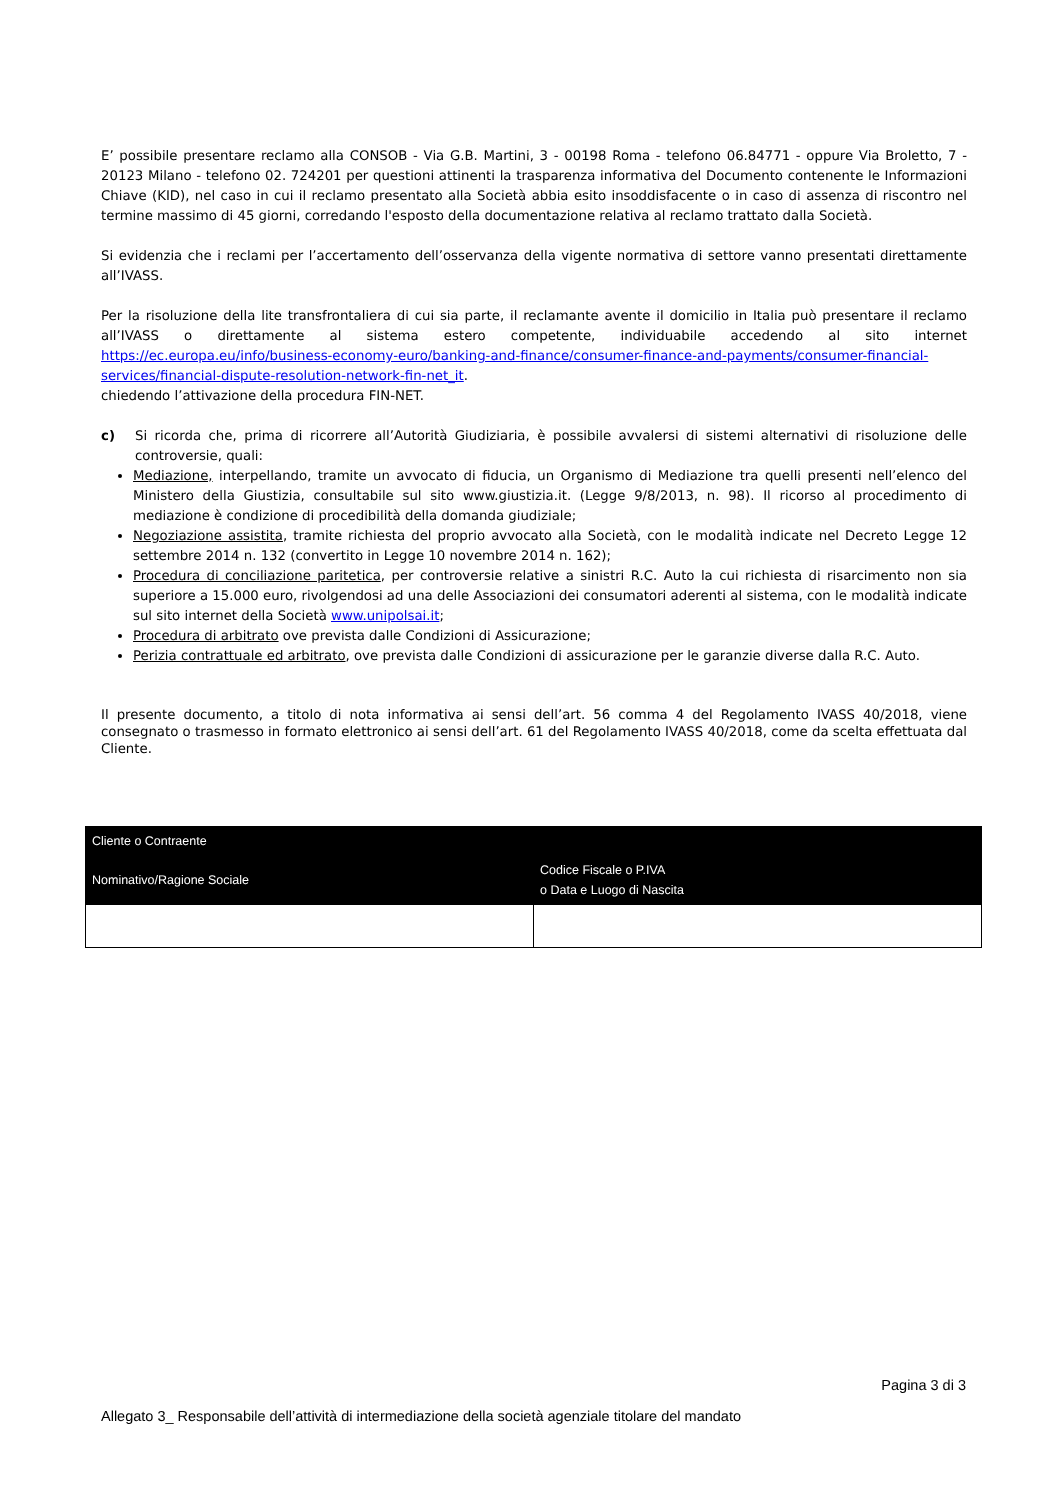E’ possibile presentare reclamo alla CONSOB - Via G.B. Martini, 3 - 00198 Roma - telefono 06.84771 - oppure Via Broletto, 7 - 20123 Milano - telefono 02. 724201 per questioni attinenti la trasparenza informativa del Documento contenente le Informazioni Chiave (KID), nel caso in cui il reclamo presentato alla Società abbia esito insoddisfacente o in caso di assenza di riscontro nel termine massimo di 45 giorni, corredando l'esposto della documentazione relativa al reclamo trattato dalla Società.
Si evidenzia che i reclami per l’accertamento dell’osservanza della vigente normativa di settore vanno presentati direttamente all’IVASS.
Per la risoluzione della lite transfrontaliera di cui sia parte, il reclamante avente il domicilio in Italia può presentare il reclamo all’IVASS o direttamente al sistema estero competente, individuabile accedendo al sito internet https://ec.europa.eu/info/business-economy-euro/banking-and-finance/consumer-finance-and-payments/consumer-financial-services/financial-dispute-resolution-network-fin-net_it.
chiedendo l’attivazione della procedura FIN-NET.
c) Si ricorda che, prima di ricorrere all’Autorità Giudiziaria, è possibile avvalersi di sistemi alternativi di risoluzione delle controversie, quali:
Mediazione, interpellando, tramite un avvocato di fiducia, un Organismo di Mediazione tra quelli presenti nell’elenco del Ministero della Giustizia, consultabile sul sito www.giustizia.it. (Legge 9/8/2013, n. 98). Il ricorso al procedimento di mediazione è condizione di procedibilità della domanda giudiziale;
Negoziazione assistita, tramite richiesta del proprio avvocato alla Società, con le modalità indicate nel Decreto Legge 12 settembre 2014 n. 132 (convertito in Legge 10 novembre 2014 n. 162);
Procedura di conciliazione paritetica, per controversie relative a sinistri R.C. Auto la cui richiesta di risarcimento non sia superiore a 15.000 euro, rivolgendosi ad una delle Associazioni dei consumatori aderenti al sistema, con le modalità indicate sul sito internet della Società www.unipolsai.it;
Procedura di arbitrato ove prevista dalle Condizioni di Assicurazione;
Perizia contrattuale ed arbitrato, ove prevista dalle Condizioni di assicurazione per le garanzie diverse dalla R.C. Auto.
Il presente documento, a titolo di nota informativa ai sensi dell’art. 56 comma 4 del Regolamento IVASS 40/2018, viene consegnato o trasmesso in formato elettronico ai sensi dell’art. 61 del Regolamento IVASS 40/2018, come da scelta effettuata dal Cliente.
| Cliente o Contraente | |
| --- | --- |
| Nominativo/Ragione Sociale | Codice Fiscale o P.IVA o Data e Luogo di Nascita |
Pagina 3 di 3
Allegato 3_ Responsabile dell’attività di intermediazione della società agenziale titolare del mandato